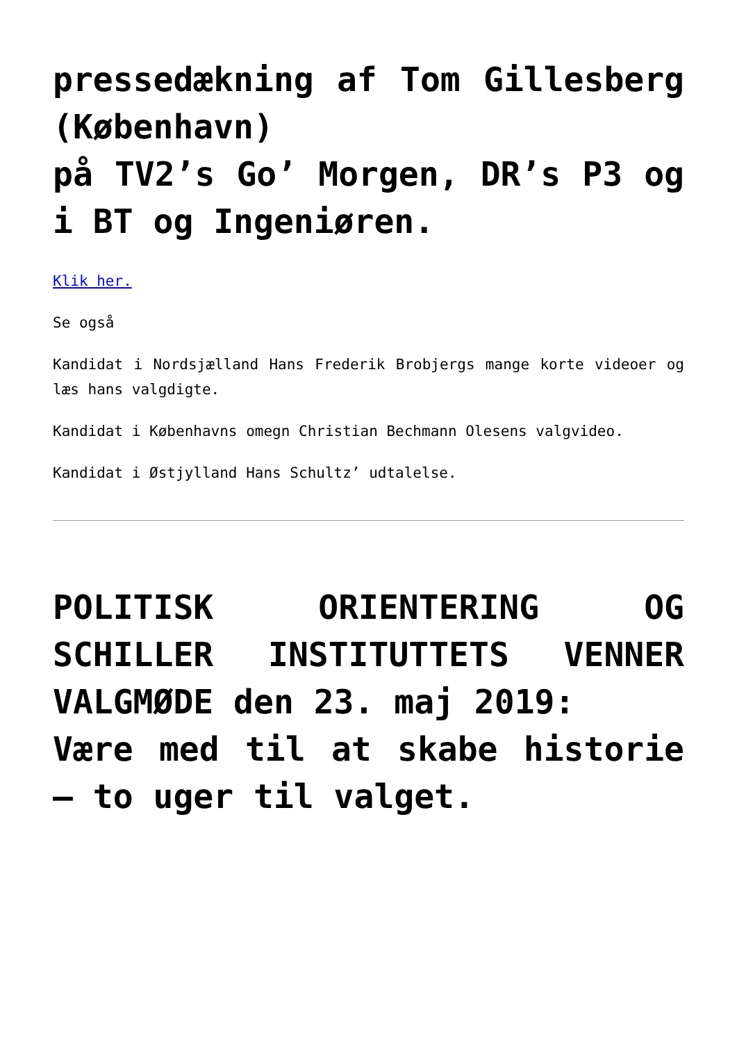pressedækning af Tom Gillesberg (København)
på TV2’s Go’ Morgen, DR’s P3 og i BT og Ingeniøren.
Klik her.
Se også
Kandidat i Nordsjælland Hans Frederik Brobjergs mange korte videoer og læs hans valgdigte.
Kandidat i Københavns omegn Christian Bechmann Olesens valgvideo.
Kandidat i Østjylland Hans Schultz’ udtalelse.
POLITISK ORIENTERING OG SCHILLER INSTITUTTETS VENNER VALGMØDE den 23. maj 2019:
Være med til at skabe historie – to uger til valget.